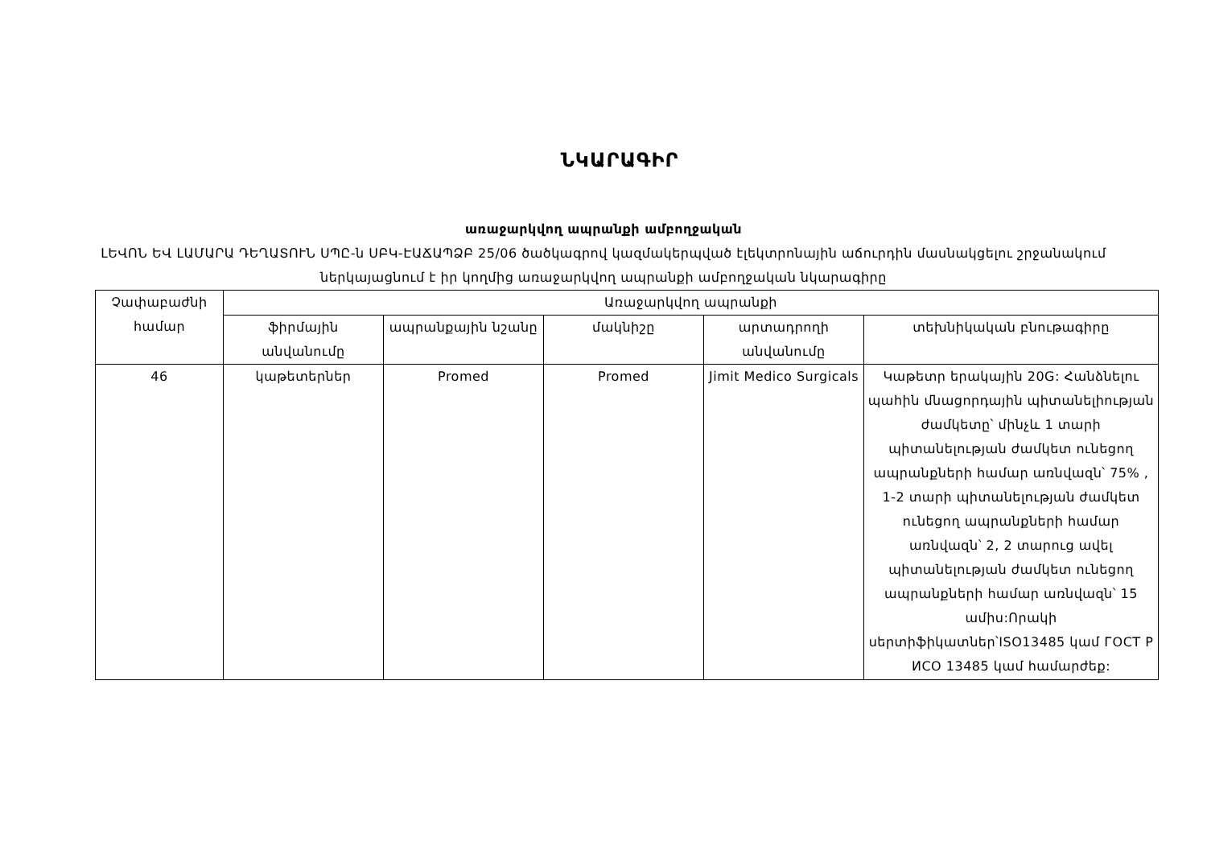ՆԿԱՐԱԳԻՐ
առաջարկվող ապրանքի ամբողջական
ԼԵՎՈՆ ԵՎ ԼԱՄԱՐԱ ԴԵՂԱՏՈՒՆ ՍՊԸ-ն ՍԲԿ-ԷԱՃԱՊՁԲ 25/06 ծածկագրով կազմակերպված էլեկտրոնային աճուրդին մասնակցելու շրջանակում ներկայացնում է իր կողմից առաջարկվող ապրանքի ամբողջական նկարագիրը
| Չափաբաժնի համար | Առաջարկվող ապրանքի | | | | |
| --- | --- | --- | --- | --- | --- |
| | ֆիրմային անվանումը | ապրանքային նշանը | մակնիշը | արտադրողի անվանումը | տեխնիկական բնութագիրը |
| 46 | կաթետերներ | Promed | Promed | Jimit Medico Surgicals | Կաթետր երակային 20G: Հանձնելու պահին մնացորդային պիտանելիության ժամկետը՝ մինչև 1 տարի պիտանելության ժամկետ ունեցող ապրանքների համար առնվազն՝ 75% , 1-2 տարի պիտանելության ժամկետ ունեցող ապրանքների համար առնվազն՝ 2, 2 տարուց ավել պիտանելության ժամկետ ունեցող ապրանքների համար առնվազն՝ 15 ամիս:Որակի սերտիֆիկատներ՝ISO13485 կամ ГОСТ Р ИСО 13485 կամ համարժեք: |